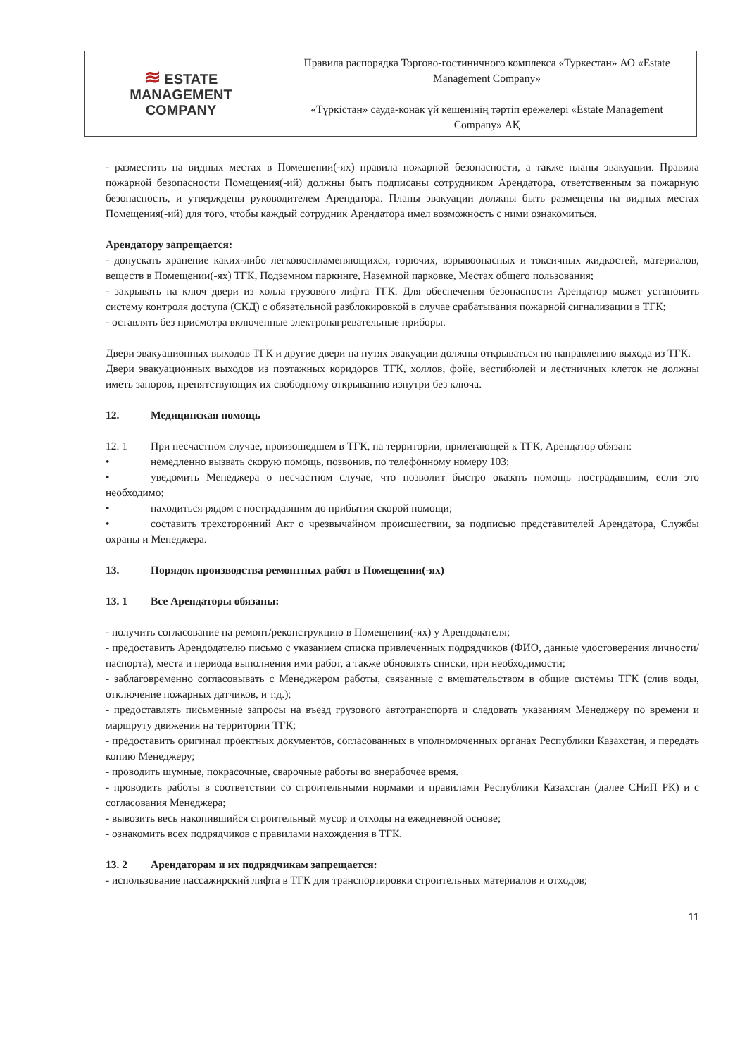| ≋ ESTATE MANAGEMENT COMPANY | Правила распорядка Торгово-гостиничного комплекса «Туркестан» АО «Estate Management Company» «Түркістан» сауда-конак үй кешенінің тәртіп ережелері «Estate Management Company» АҚ |
- разместить на видных местах в Помещении(-ях) правила пожарной безопасности, а также планы эвакуации. Правила пожарной безопасности Помещения(-ий) должны быть подписаны сотрудником Арендатора, ответственным за пожарную безопасность, и утверждены руководителем Арендатора. Планы эвакуации должны быть размещены на видных местах Помещения(-ий) для того, чтобы каждый сотрудник Арендатора имел возможность с ними ознакомиться.
Арендатору запрещается:
- допускать хранение каких-либо легковоспламеняющихся, горючих, взрывоопасных и токсичных жидкостей, материалов, веществ в Помещении(-ях) ТГК, Подземном паркинге, Наземной парковке, Местах общего пользования;
- закрывать на ключ двери из холла грузового лифта ТГК. Для обеспечения безопасности Арендатор может установить систему контроля доступа (СКД) с обязательной разблокировкой в случае срабатывания пожарной сигнализации в ТГК;
- оставлять без присмотра включенные электронагревательные приборы.
Двери эвакуационных выходов ТГК и другие двери на путях эвакуации должны открываться по направлению выхода из ТГК.
Двери эвакуационных выходов из поэтажных коридоров ТГК, холлов, фойе, вестибюлей и лестничных клеток не должны иметь запоров, препятствующих их свободному открыванию изнутри без ключа.
12. Медицинская помощь
12. 1 При несчастном случае, произошедшем в ТГК, на территории, прилегающей к ТГК, Арендатор обязан:
• немедленно вызвать скорую помощь, позвонив, по телефонному номеру 103;
• уведомить Менеджера о несчастном случае, что позволит быстро оказать помощь пострадавшим, если это необходимо;
• находиться рядом с пострадавшим до прибытия скорой помощи;
• составить трехсторонний Акт о чрезвычайном происшествии, за подписью представителей Арендатора, Службы охраны и Менеджера.
13. Порядок производства ремонтных работ в Помещении(-ях)
13. 1 Все Арендаторы обязаны:
- получить согласование на ремонт/реконструкцию в Помещении(-ях) у Арендодателя;
- предоставить Арендодателю письмо с указанием списка привлеченных подрядчиков (ФИО, данные удостоверения личности/паспорта), места и периода выполнения ими работ, а также обновлять списки, при необходимости;
- заблаговременно согласовывать с Менеджером работы, связанные с вмешательством в общие системы ТГК (слив воды, отключение пожарных датчиков, и т.д.);
- предоставлять письменные запросы на въезд грузового автотранспорта и следовать указаниям Менеджеру по времени и маршруту движения на территории ТГК;
- предоставить оригинал проектных документов, согласованных в уполномоченных органах Республики Казахстан, и передать копию Менеджеру;
- проводить шумные, покрасочные, сварочные работы во внерабочее время.
- проводить работы в соответствии со строительными нормами и правилами Республики Казахстан (далее СНиП РК) и с согласования Менеджера;
- вывозить весь накопившийся строительный мусор и отходы на ежедневной основе;
- ознакомить всех подрядчиков с правилами нахождения в ТГК.
13. 2 Арендаторам и их подрядчикам запрещается:
- использование пассажирский лифта в ТГК для транспортировки строительных материалов и отходов;
11